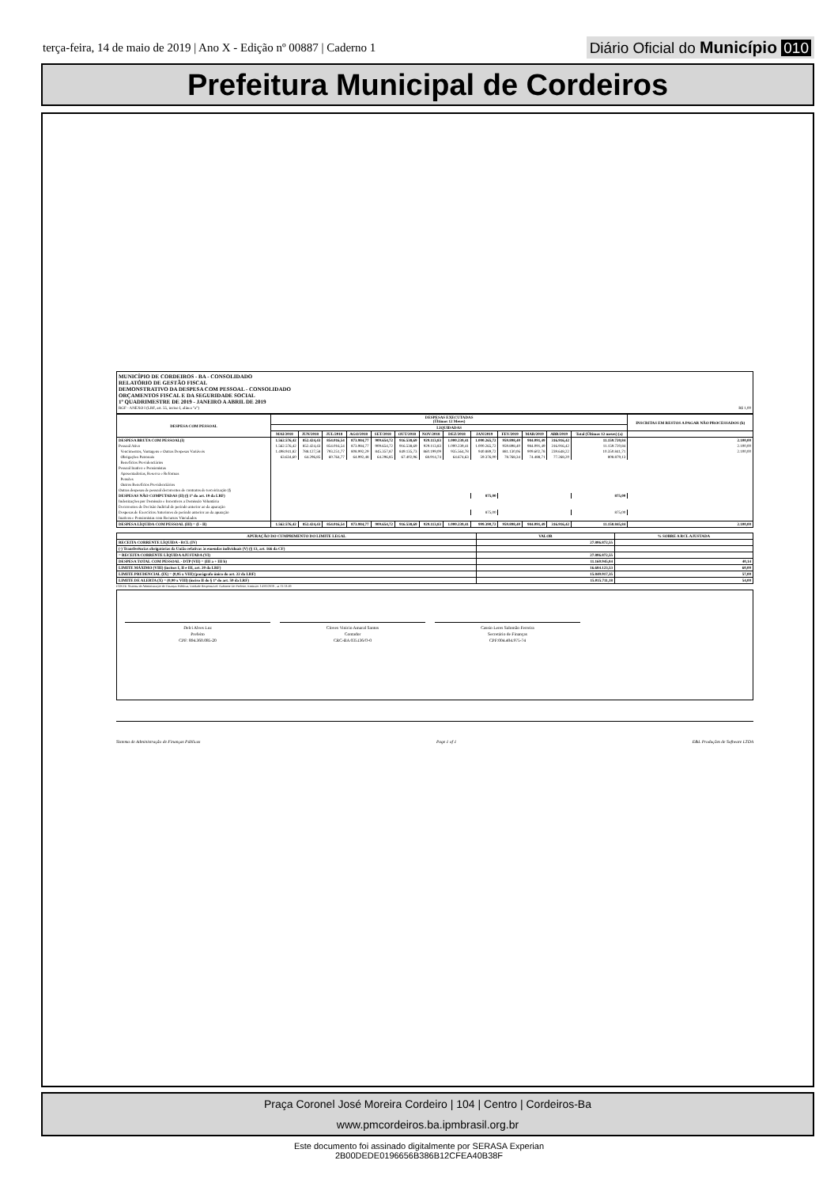terça-feira, 14 de maio de 2019 | Ano X - Edição nº 00887 | Caderno 1
Diário Oficial do Município 010
Prefeitura Municipal de Cordeiros
MUNICÍPIO DE CORDEIROS - BA - CONSOLIDADO
RELATÓRIO DE GESTÃO FISCAL
DEMONSTRATIVO DA DESPESA COM PESSOAL - CONSOLIDADO
ORÇAMENTOS FISCAL E DA SEGURIDADE SOCIAL
1º QUADRIMESTRE DE 2019 - JANEIRO A ABRIL DE 2019
RGF - ANEXO I (LRF, art. 55, inciso I, alínea "a") R$ 1,00
| DESPESA COM PESSOAL | DESPESAS EXECUTADAS (Últimos 12 Meses) | | | | | | | | | | | | | INSCRITAS EM RESTOS A PAGAR NÃO PROCESSADOS (b) |
| --- | --- | --- | --- | --- | --- | --- | --- | --- | --- | --- | --- | --- | --- | --- |
| | LIQUIDADAS | | | | | | | | | | | | | |
| | MAI/2018 | JUN/2018 | JUL/2018 | AGO/2018 | SET/2018 | OUT/2018 | NOV/2018 | DEZ/2018 | JAN/2019 | FEV/2019 | MAR/2019 | ABR/2019 | Total (Últimos 12 meses) (a) | |
| DESPESA BRUTA COM PESSOAL(I) | 1.562.576,42 | 852.424,43 | 854.016,54 | 873.984,77 | 909.654,72 | 916.538,69 | 929.113,83 | 1.000.239,41 | 1.000.265,72 | 959.898,40 | 984.091,49 | 316.916,42 | 11.159.720,84 | 2.100,00 |
| Pessoal Ativo | 1.562.576,42 | 852.424,43 | 854.016,54 | 873.984,77 | 909.654,72 | 916.538,69 | 929.113,83 | 1.000.239,41 | 1.000.265,72 | 959.898,40 | 984.091,49 | 316.916,42 | 11.159.720,84 | 2.100,00 |
| Vencimentos, Vantagens e Outras Despesas Variáveis | 1.498.941,82 | 788.127,58 | 793.251,77 | 808.992,29 | 845.357,87 | 849.135,73 | 860.199,09 | 935.564,78 | 940.889,72 | 881.130,06 | 909.602,78 | 239.648,22 | 10.350.841,71 | 2.100,00 |
| Obrigações Patronais | 63.634,60 | 64.296,85 | 60.764,77 | 64.992,48 | 64.296,85 | 67.402,96 | 68.914,74 | 64.674,63 | 59.376,00 | 78.768,34 | 74.488,71 | 77.268,20 | 808.879,13 | |
| Benefícios Previdenciários | | | | | | | | | | | | | | |
| Pessoal Inativo e Pensionistas | | | | | | | | | | | | | | |
| Aposentadorias, Reserva e Reformas | | | | | | | | | | | | | | |
| Pensões | | | | | | | | | | | | | | |
| Outros Benefícios Previdenciários | | | | | | | | | | | | | | |
| Outras despesas de pessoal decorrentes de contratos de terceirização (§ | | | | | | | | | | | | | | |
| DESPESAS NÃO COMPUTADAS (II) (§ 1º do art. 19 da LRF) | | | | | | | | | 875,00 | | | | 875,00 | |
| Indenizações por Demissão e Incentivos a Demissão Voluntária | | | | | | | | | | | | | | |
| Decorrentes de Decisão Judicial de período anterior ao da apuração | | | | | | | | | | | | | | |
| Despesas de Exercícios Anteriores de período anterior ao da apuração | | | | | | | | | 875,00 | | | | 875,00 | |
| Inativos e Pensionistas com Recursos Vinculados | | | | | | | | | | | | | | |
| DESPESA LÍQUIDA COM PESSOAL (III) = (I - II) | 1.562.576,42 | 852.424,43 | 854.016,54 | 873.984,77 | 909.654,72 | 916.538,69 | 929.113,83 | 1.000.239,41 | 999.390,72 | 959.898,40 | 984.091,49 | 316.916,42 | 11.158.845,84 | 2.100,00 |
| APURAÇÃO DO CUMPRIMENTO DO LIMITE LEGAL | VALOR | % SOBRE A RCL AJUSTADA |
| --- | --- | --- |
| RECEITA CORRENTE LÍQUIDA - RCL (IV) | 27.806.872,55 | |
| (-) Transferências obrigatórias da União relativas às emendas individuais (V) (§ 13, art. 166 da CF) | | |
| = RECEITA CORRENTE LÍQUIDA AJUSTADA (VI) | 27.806.872,55 | |
| DESPESA TOTAL COM PESSOAL - DTP (VII) = (III a + III b) | 11.160.945,84 | 40,14 |
| LIMITE MÁXIMO (VIII) (incisos I, II e III, art. 20 da LRF) | 16.684.123,53 | 60,00 |
| LIMITE PRUDENCIAL (IX) = (0,95 x VIII) (parágrafo único do art. 22 da LRF) | 15.849.917,35 | 57,00 |
| LIMITE DE ALERTA (X) = (0,90 x VIII) (inciso II do § 1º do art. 59 da LRF) | 15.015.711,18 | 54,00 |
FONTE: Sistema de Administração de Finanças Públicas, Unidade Responsável: Gabinete Do Prefeito, Emissão: 14/05/2019 , as 11:13:49
Delci Alves Luz
Prefeito
CPF: 894.360.085-20
Cloves Vinicio Amaral Santos
Contador
CRC-BA 035136/O-0
Cassio Leres Salomão Ferreira
Secretário de Finanças
CPF:004.404.975-74
Sistema de Administração de Finanças Públicas Page 1 of 1 E&L Produções de Software LTDA
Praça Coronel José Moreira Cordeiro | 104 | Centro | Cordeiros-Ba
www.pmcordeiros.ba.ipmbrasil.org.br
Este documento foi assinado digitalmente por SERASA Experian
2B00DEDE0196656B386B12CFEA40B38F